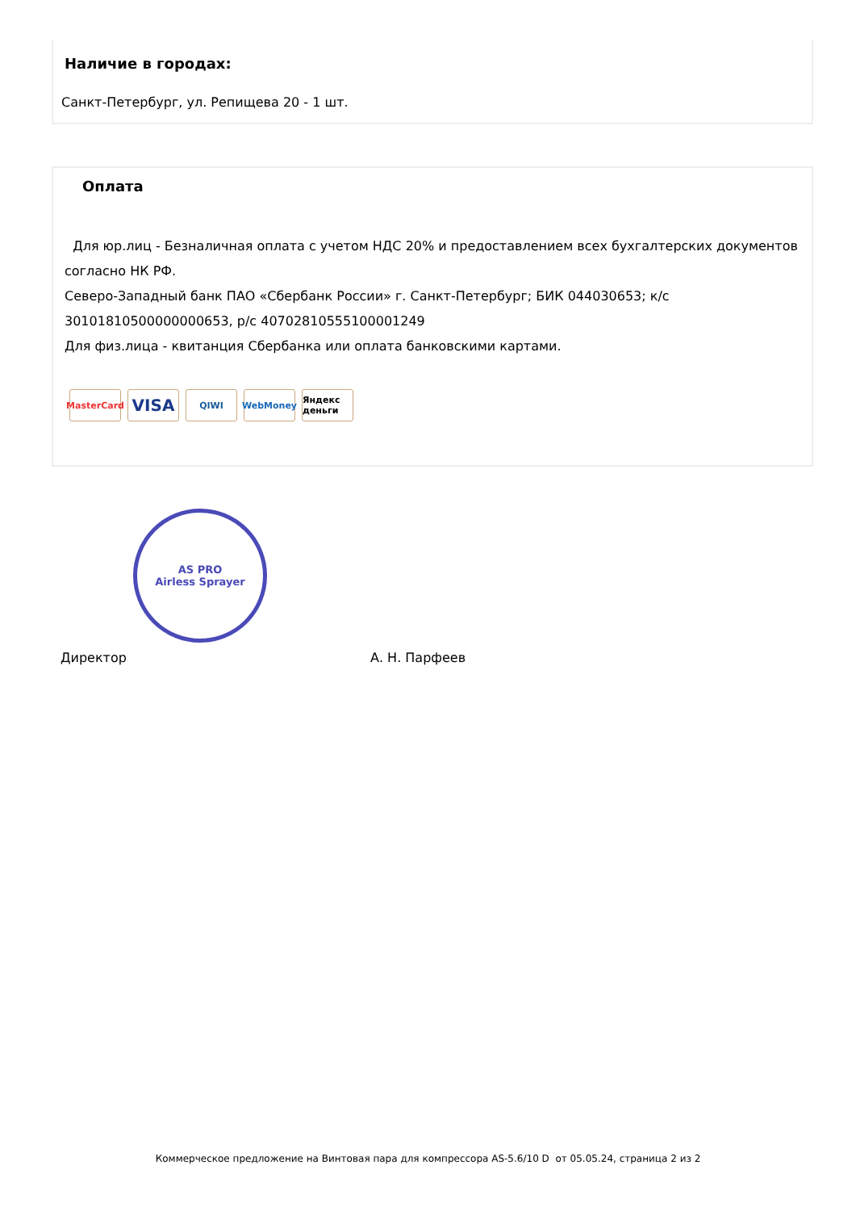Наличие в городах:
Санкт-Петербург, ул. Репищева 20 - 1 шт.
Оплата
Для юр.лиц - Безналичная оплата с учетом НДС 20% и предоставлением всех бухгалтерских документов согласно НК РФ.
Северо-Западный банк ПАО «Сбербанк России» г. Санкт-Петербург; БИК 044030653; к/с 30101810500000000653, р/с 40702810555100001249
Для физ.лица - квитанция Сбербанка или оплата банковскими картами.
MasterCard
VISA
QIWI WebMoney Яндекс деньги
AS PRO
Airless Sprayer
Директор А. Н. Парфеев
Коммерческое предложение на Винтовая пара для компрессора AS-5.6/10 D от 05.05.24, страница 2 из 2